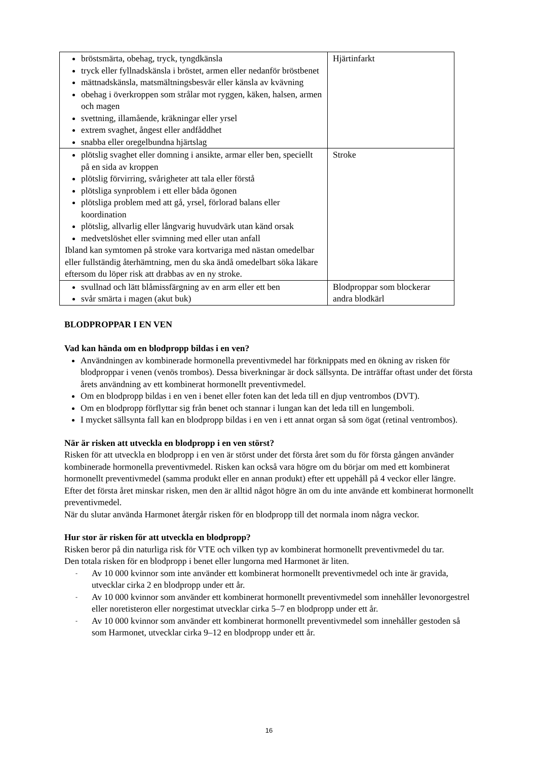| bröstsmärta, obehag, tryck, tyngdkänsla tryck eller fyllnadskänsla i bröstet, armen eller nedanför bröstbenet mättnadskänsla, matsmältningsbesvär eller känsla av kvävning obehag i överkroppen som strålar mot ryggen, käken, halsen, armen och magen svettning, illamående, kräkningar eller yrsel extrem svaghet, ångest eller andfåddhet snabba eller oregelbundna hjärtslag | Hjärtinfarkt |
| plötslig svaghet eller domning i ansikte, armar eller ben, speciellt på en sida av kroppen plötslig förvirring, svårigheter att tala eller förstå plötsliga synproblem i ett eller båda ögonen plötsliga problem med att gå, yrsel, förlorad balans eller koordination plötslig, allvarlig eller långvarig huvudvärk utan känd orsak medvetslöshet eller svimning med eller utan anfall Ibland kan symtomen på stroke vara kortvariga med nästan omedelbar eller fullständig återhämtning, men du ska ändå omedelbart söka läkare eftersom du löper risk att drabbas av en ny stroke. | Stroke |
| svullnad och lätt blåmissfärgning av en arm eller ett ben svår smärta i magen (akut buk) | Blodproppar som blockerar andra blodkärl |
BLODPROPPAR I EN VEN
Vad kan hända om en blodpropp bildas i en ven?
Användningen av kombinerade hormonella preventivmedel har förknippats med en ökning av risken för blodproppar i venen (venös trombos). Dessa biverkningar är dock sällsynta. De inträffar oftast under det första årets användning av ett kombinerat hormonellt preventivmedel.
Om en blodpropp bildas i en ven i benet eller foten kan det leda till en djup ventrombos (DVT).
Om en blodpropp förflyttar sig från benet och stannar i lungan kan det leda till en lungemboli.
I mycket sällsynta fall kan en blodpropp bildas i en ven i ett annat organ så som ögat (retinal ventrombos).
När är risken att utveckla en blodpropp i en ven störst?
Risken för att utveckla en blodpropp i en ven är störst under det första året som du för första gången använder kombinerade hormonella preventivmedel. Risken kan också vara högre om du börjar om med ett kombinerat hormonellt preventivmedel (samma produkt eller en annan produkt) efter ett uppehåll på 4 veckor eller längre.
Efter det första året minskar risken, men den är alltid något högre än om du inte använde ett kombinerat hormonellt preventivmedel.
När du slutar använda Harmonet återgår risken för en blodpropp till det normala inom några veckor.
Hur stor är risken för att utveckla en blodpropp?
Risken beror på din naturliga risk för VTE och vilken typ av kombinerat hormonellt preventivmedel du tar.
Den totala risken för en blodpropp i benet eller lungorna med Harmonet är liten.
- Av 10 000 kvinnor som inte använder ett kombinerat hormonellt preventivmedel och inte är gravida, utvecklar cirka 2 en blodpropp under ett år.
- Av 10 000 kvinnor som använder ett kombinerat hormonellt preventivmedel som innehåller levonorgestrel eller noretisteron eller norgestimat utvecklar cirka 5–7 en blodpropp under ett år.
- Av 10 000 kvinnor som använder ett kombinerat hormonellt preventivmedel som innehåller gestoden så som Harmonet, utvecklar cirka 9–12 en blodpropp under ett år.
16